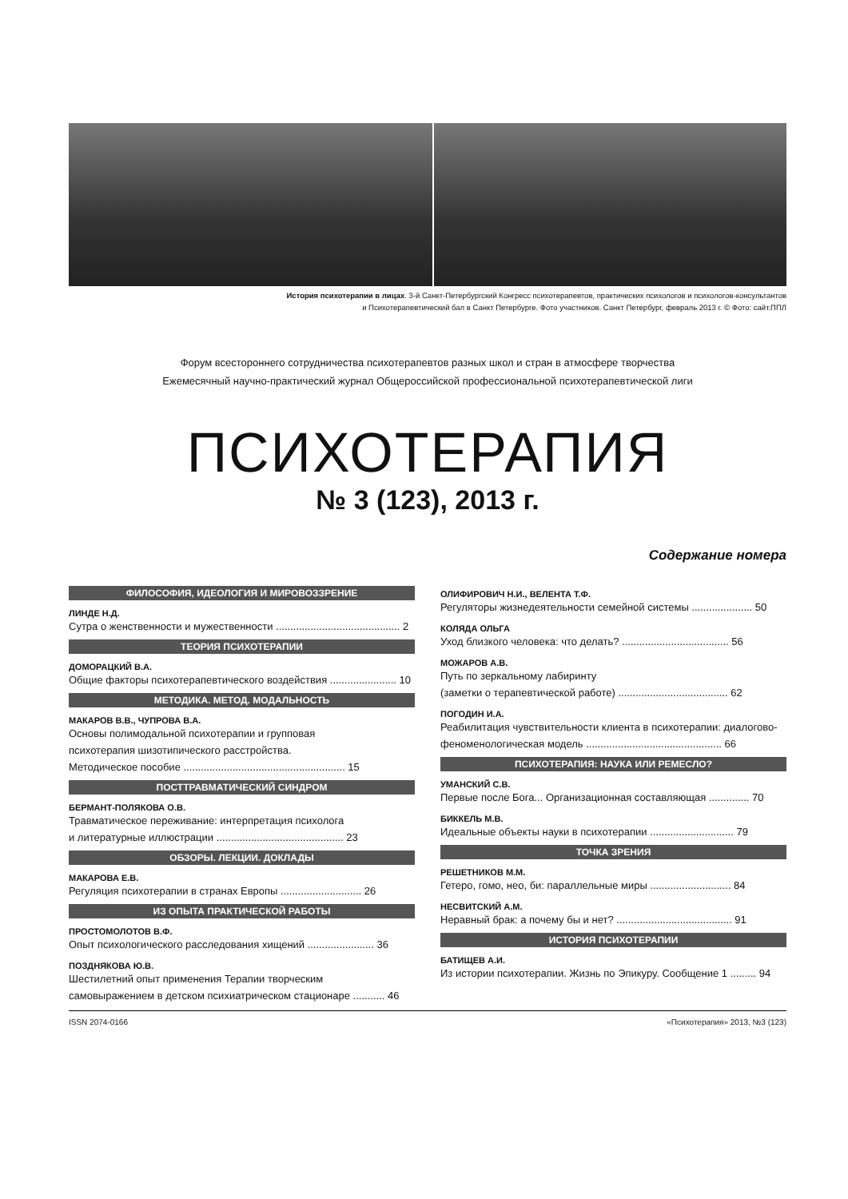История психотерапии в лицах. 3-й Санкт-Петербургский Конгресс психотерапевтов, практических психологов и психологов-консультантов
и Психотерапевтический бал в Санкт Петербурге. Фото участников. Санкт Петербург, февраль 2013 г. © Фото: сайт.ППЛ
Форум всестороннего сотрудничества психотерапевтов разных школ и стран в атмосфере творчества
Ежемесячный научно-практический журнал Общероссийской профессиональной психотерапевтической лиги
ПСИХОТЕРАПИЯ
№ 3 (123), 2013 г.
Содержание номера
ФИЛОСОФИЯ, ИДЕОЛОГИЯ И МИРОВОЗЗРЕНИЕ
ЛИНДЕ Н.Д.
Сутра о женственности и мужественности ........................................... 2
ТЕОРИЯ ПСИХОТЕРАПИИ
ДОМОРАЦКИЙ В.А.
Общие факторы психотерапевтического воздействия ....................... 10
МЕТОДИКА. МЕТОД. МОДАЛЬНОСТЬ
МАКАРОВ В.В., ЧУПРОВА В.А.
Основы полимодальной психотерапии и групповая
психотерапия шизотипического расстройства.
Методическое пособие ........................................................ 15
ПОСТТРАВМАТИЧЕСКИЙ СИНДРОМ
БЕРМАНТ-ПОЛЯКОВА О.В.
Травматическое переживание: интерпретация психолога
и литературные иллюстрации ............................................ 23
ОБЗОРЫ. ЛЕКЦИИ. ДОКЛАДЫ
МАКАРОВА Е.В.
Регуляция психотерапии в странах Европы ............................ 26
ИЗ ОПЫТА ПРАКТИЧЕСКОЙ РАБОТЫ
ПРОСТОМОЛОТОВ В.Ф.
Опыт психологического расследования хищений ....................... 36
ПОЗДНЯКОВА Ю.В.
Шестилетний опыт применения Терапии творческим
самовыражением в детском психиатрическом стационаре ........... 46
ОЛИФИРОВИЧ Н.И., ВЕЛЕНТА Т.Ф.
Регуляторы жизнедеятельности семейной системы ..................... 50
КОЛЯДА ОЛЬГА
Уход близкого человека: что делать? ..................................... 56
МОЖАРОВ А.В.
Путь по зеркальному лабиринту
(заметки о терапевтической работе) ...................................... 62
ПОГОДИН И.А.
Реабилитация чувствительности клиента в психотерапии: диалогово-
феноменологическая модель ............................................... 66
ПСИХОТЕРАПИЯ: НАУКА ИЛИ РЕМЕСЛО?
УМАНСКИЙ С.В.
Первые после Бога... Организационная составляющая .............. 70
БИККЕЛЬ М.В.
Идеальные объекты науки в психотерапии ............................. 79
ТОЧКА ЗРЕНИЯ
РЕШЕТНИКОВ М.М.
Гетеро, гомо, нео, би: параллельные миры ............................ 84
НЕСВИТСКИЙ А.М.
Неравный брак: а почему бы и нет? ........................................ 91
ИСТОРИЯ ПСИХОТЕРАПИИ
БАТИЩЕВ А.И.
Из истории психотерапии. Жизнь по Эпикуру. Сообщение 1 ......... 94
ISSN 2074-0166 «Психотерапия» 2013, №3 (123)